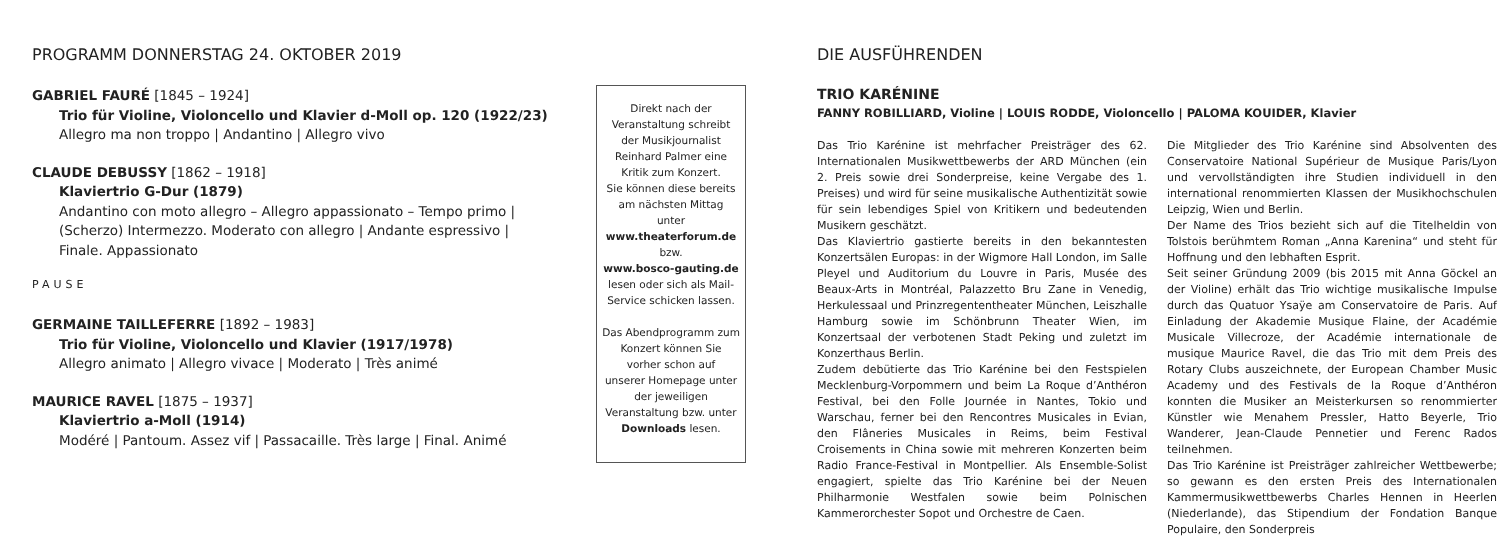PROGRAMM DONNERSTAG 24. OKTOBER 2019
GABRIEL FAURÉ [1845 – 1924]
Trio für Violine, Violoncello und Klavier d-Moll op. 120 (1922/23)
Allegro ma non troppo | Andantino | Allegro vivo
CLAUDE DEBUSSY [1862 – 1918]
Klaviertrio G-Dur (1879)
Andantino con moto allegro – Allegro appassionato – Tempo primo | (Scherzo) Intermezzo. Moderato con allegro | Andante espressivo | Finale. Appassionato
PAUSE
GERMAINE TAILLEFERRE [1892 – 1983]
Trio für Violine, Violoncello und Klavier (1917/1978)
Allegro animato | Allegro vivace | Moderato | Très animé
MAURICE RAVEL [1875 – 1937]
Klaviertrio a-Moll (1914)
Modéré | Pantoum. Assez vif | Passacaille. Très large | Final. Animé
Direkt nach der
Veranstaltung schreibt
der Musikjournalist
Reinhard Palmer eine
Kritik zum Konzert.
Sie können diese bereits
am nächsten Mittag
unter
www.theaterforum.de
bzw.
www.bosco-gauting.de
lesen oder sich als Mail-
Service schicken lassen.
Das Abendprogramm zum
Konzert können Sie
vorher schon auf
unserer Homepage unter
der jeweiligen
Veranstaltung bzw. unter
Downloads lesen.
DIE AUSFÜHRENDEN
TRIO KARÉNINE
FANNY ROBILLIARD, Violine | LOUIS RODDE, Violoncello | PALOMA KOUIDER, Klavier
Das Trio Karénine ist mehrfacher Preisträger des 62. Internationalen Musikwettbewerbs der ARD München (ein 2. Preis sowie drei Sonderpreise, keine Vergabe des 1. Preises) und wird für seine musikalische Authentizität sowie für sein lebendiges Spiel von Kritikern und bedeutenden Musikern geschätzt.
Das Klaviertrio gastierte bereits in den bekanntesten Konzertsälen Europas: in der Wigmore Hall London, im Salle Pleyel und Auditorium du Louvre in Paris, Musée des Beaux-Arts in Montréal, Palazzetto Bru Zane in Venedig, Herkulessaal und Prinzregententheater München, Leiszhalle Hamburg sowie im Schönbrunn Theater Wien, im Konzertsaal der verbotenen Stadt Peking und zuletzt im Konzerthaus Berlin.
Zudem debütierte das Trio Karénine bei den Festspielen Mecklenburg-Vorpommern und beim La Roque d’Anthéron Festival, bei den Folle Journée in Nantes, Tokio und Warschau, ferner bei den Rencontres Musicales in Evian, den Flâneries Musicales in Reims, beim Festival Croisements in China sowie mit mehreren Konzerten beim Radio France-Festival in Montpellier. Als Ensemble-Solist engagiert, spielte das Trio Karénine bei der Neuen Philharmonie Westfalen sowie beim Polnischen Kammerorchester Sopot und Orchestre de Caen.
Die Mitglieder des Trio Karénine sind Absolventen des Conservatoire National Supérieur de Musique Paris/Lyon und vervollständigten ihre Studien individuell in den international renommierten Klassen der Musikhochschulen Leipzig, Wien und Berlin.
Der Name des Trios bezieht sich auf die Titelheldin von Tolstois berühmtem Roman „Anna Karenina“ und steht für Hoffnung und den lebhaften Esprit.
Seit seiner Gründung 2009 (bis 2015 mit Anna Göckel an der Violine) erhält das Trio wichtige musikalische Impulse durch das Quatuor Ysaÿe am Conservatoire de Paris. Auf Einladung der Akademie Musique Flaine, der Académie Musicale Villecroze, der Académie internationale de musique Maurice Ravel, die das Trio mit dem Preis des Rotary Clubs auszeichnete, der European Chamber Music Academy und des Festivals de la Roque d’Anthéron konnten die Musiker an Meisterkursen so renommierter Künstler wie Menahem Pressler, Hatto Beyerle, Trio Wanderer, Jean-Claude Pennetier und Ferenc Rados teilnehmen.
Das Trio Karénine ist Preisträger zahlreicher Wettbewerbe; so gewann es den ersten Preis des Internationalen Kammermusikwettbewerbs Charles Hennen in Heerlen (Niederlande), das Stipendium der Fondation Banque Populaire, den Sonderpreis